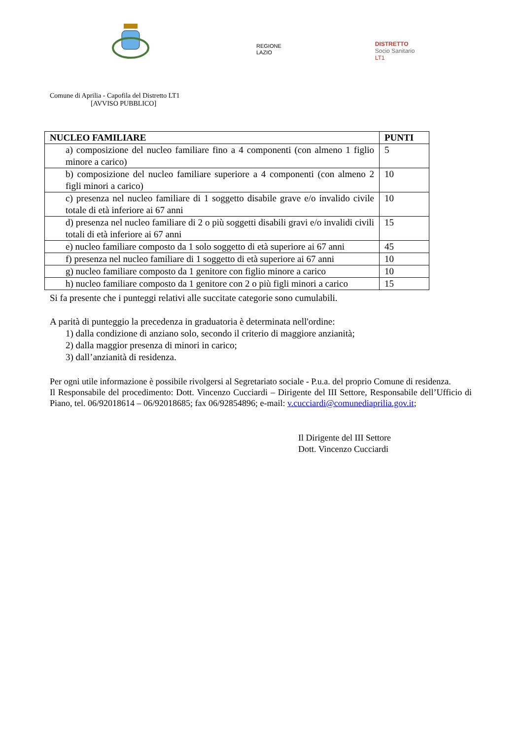REGIONE
LAZIO
DISTRETTO
Socio Sanitario
LT1
Comune di Aprilia - Capofila del Distretto LT1
[AVVISO PUBBLICO]
| NUCLEO FAMILIARE | PUNTI |
| --- | --- |
| a) composizione del nucleo familiare fino a 4 componenti (con almeno 1 figlio minore a carico) | 5 |
| b) composizione del nucleo familiare superiore a 4 componenti (con almeno 2 figli minori a carico) | 10 |
| c) presenza nel nucleo familiare di 1 soggetto disabile grave e/o invalido civile totale di età inferiore ai 67 anni | 10 |
| d) presenza nel nucleo familiare di 2 o più soggetti disabili gravi e/o invalidi civili totali di età inferiore ai 67 anni | 15 |
| e) nucleo familiare composto da 1 solo soggetto di età superiore ai 67 anni | 45 |
| f) presenza nel nucleo familiare di 1 soggetto di età superiore ai 67 anni | 10 |
| g) nucleo familiare composto da 1 genitore con figlio minore a carico | 10 |
| h) nucleo familiare composto da 1 genitore con 2 o più figli minori a carico | 15 |
Si fa presente che i punteggi relativi alle succitate categorie sono cumulabili.
A parità di punteggio la precedenza in graduatoria è determinata nell'ordine:
1) dalla condizione di anziano solo, secondo il criterio di maggiore anzianità;
2) dalla maggior presenza di minori in carico;
3) dall’anzianità di residenza.
Per ogni utile informazione è possibile rivolgersi al Segretariato sociale - P.u.a. del proprio Comune di residenza.
Il Responsabile del procedimento: Dott. Vincenzo Cucciardi – Dirigente del III Settore, Responsabile dell’Ufficio di Piano, tel. 06/92018614 – 06/92018685; fax 06/92854896; e-mail: v.cucciardi@comunediaprilia.gov.it;
Il Dirigente del III Settore
Dott. Vincenzo Cucciardi